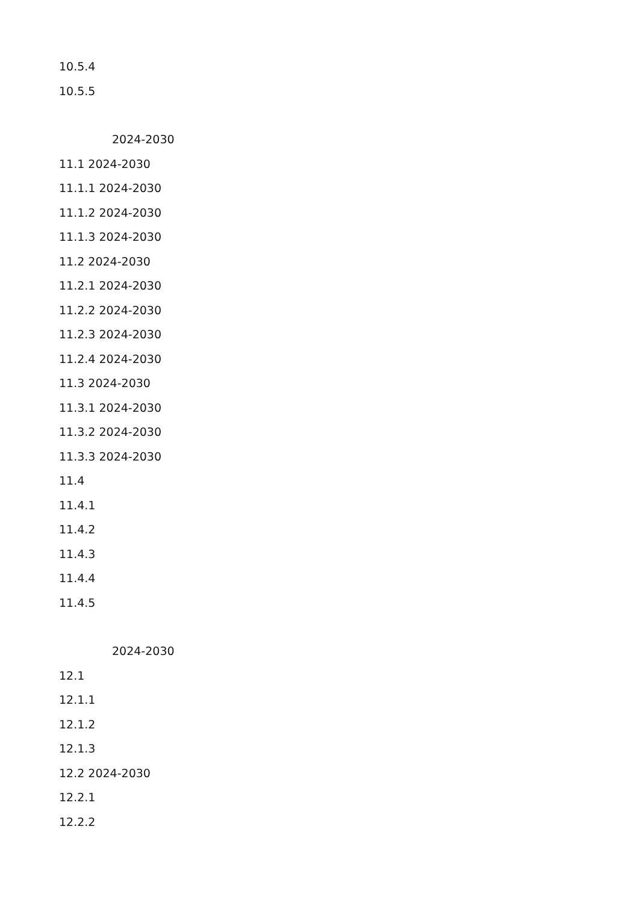10.5.4
10.5.5
2024-2030
11.1 2024-2030
11.1.1 2024-2030
11.1.2 2024-2030
11.1.3 2024-2030
11.2 2024-2030
11.2.1 2024-2030
11.2.2 2024-2030
11.2.3 2024-2030
11.2.4 2024-2030
11.3 2024-2030
11.3.1 2024-2030
11.3.2 2024-2030
11.3.3 2024-2030
11.4
11.4.1
11.4.2
11.4.3
11.4.4
11.4.5
2024-2030
12.1
12.1.1
12.1.2
12.1.3
12.2 2024-2030
12.2.1
12.2.2